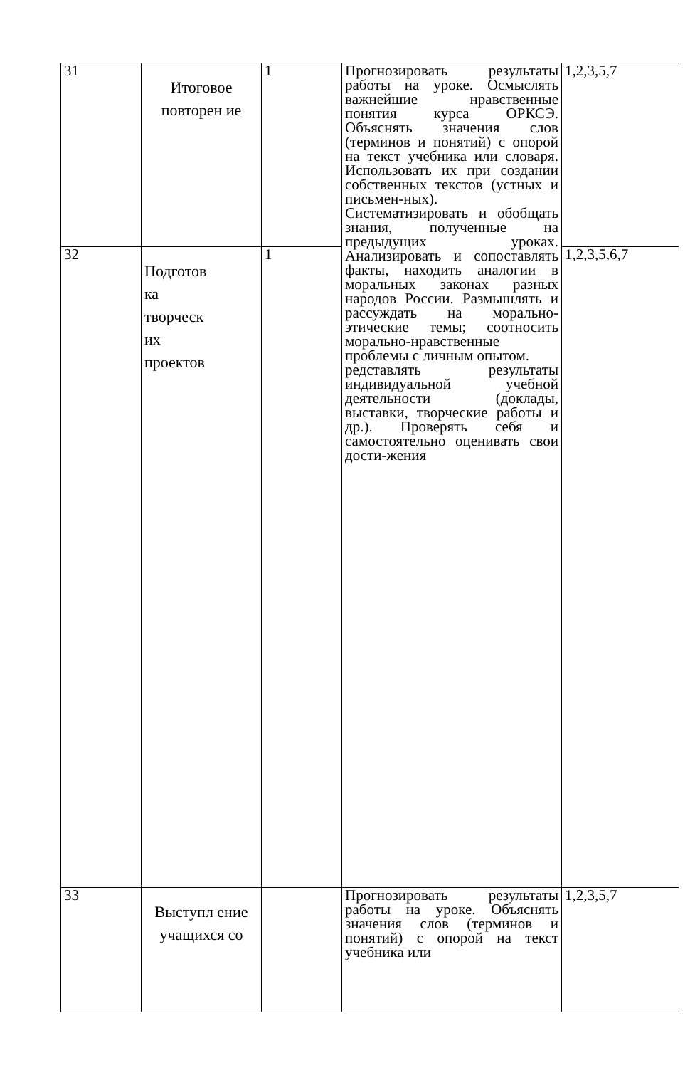| 31 | Итоговое повторен ие | 1 | Прогнозировать результаты работы на уроке. Осмыслять важнейшие нравственные понятия курса ОРКСЭ. Объяснять значения слов (терминов и понятий) с опорой на текст учебника или словаря. Использовать их при создании собственных текстов (устных и письмен-ных). Систематизировать и обобщать знания, полученные на предыдущих уроках. Анализировать и сопоставлять факты, находить аналогии в моральных законах разных народов России. Размышлять и рассуждать на морально-этические темы; соотносить морально-нравственные проблемы с личным опытом. редставлять результаты индивидуальной учебной деятельности (доклады, выставки, творческие работы и др.). Проверять себя и самостоятельно оценивать свои дости-жения | 1,2,3,5,7 |
| 32 | Подготов ка творческ их проектов | 1 | | 1,2,3,5,6,7 |
| 33 | Выступл ение учащихся со | | Прогнозировать результаты работы на уроке. Объяснять значения слов (терминов и понятий) с опорой на текст учебника или | 1,2,3,5,7 |